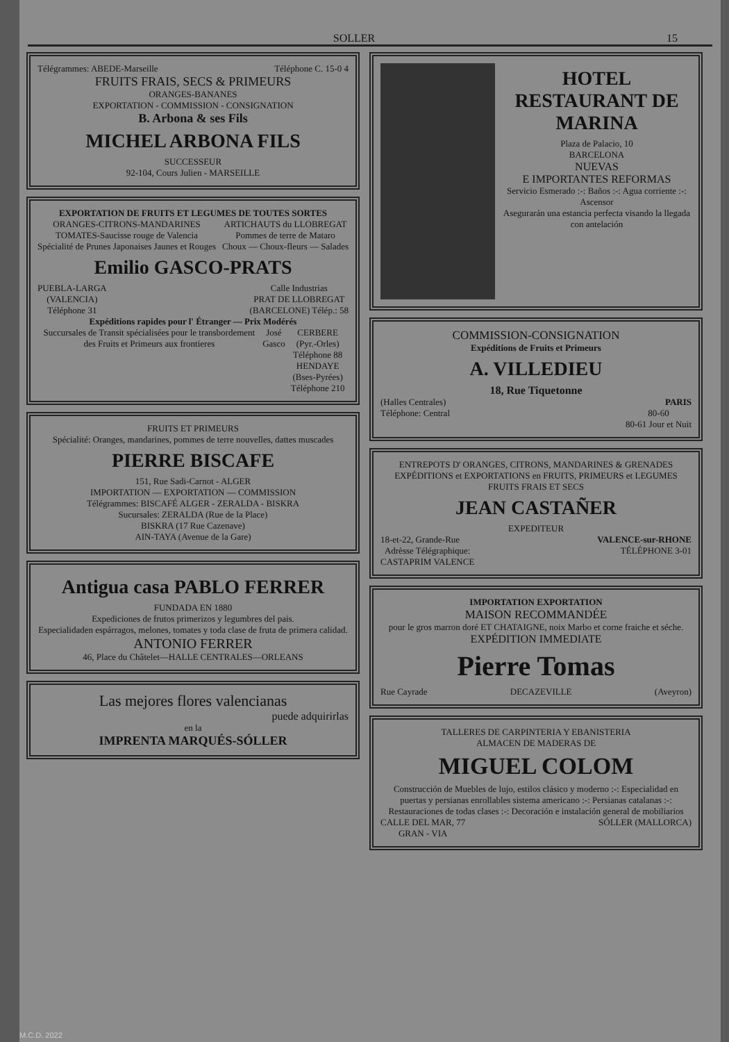SOLLER 15
Télégrammes: ABEDE-Marseille Téléphone C. 15-0 4
FRUITS FRAIS, SECS & PRIMEURS
ORANGES-BANANES
EXPORTATION - COMMISSION - CONSIGNATION
B. Arbona & ses Fils
MICHEL ARBONA FILS
SUCCESSEUR
92-104, Cours Julien - MARSEILLE
EXPORTATION DE FRUITS ET LEGUMES DE TOUTES SORTES
ORANGES-CITRONS-MANDARINES
TOMATES-Saucisse rouge de Valencia
Spécialité de Prunes Japonaises Jaunes et Rouges ARTICHAUTS du LLOBREGAT
Pommes de terre de Mataro
Choux — Choux-fleurs — Salades
Emilio GASCO-PRATS
PUEBLA-LARGA
(VALENCIA)
Téléphone 31 Calle Industrias
PRAT DE LLOBREGAT
(BARCELONE) Télép.: 58
Expéditions rapides pour l' Étranger — Prix Modérés
Succursales de Transit spécialisées pour le transbordement des Fruits et Primeurs aux frontieres José Gasco CERBERE (Pyr.-Orles)
Téléphone 88
HENDAYE (Bses-Pyrées)
Téléphone 210
FRUITS ET PRIMEURS
Spécialité: Oranges, mandarines, pommes de terre nouvelles, dattes muscades
PIERRE BISCAFE
151, Rue Sadi-Carnot - ALGER
IMPORTATION — EXPORTATION — COMMISSION
Télégrammes: BISCAFÉ ALGER - ZERALDA - BISKRA
Sucursales: ZERALDA (Rue de la Place)
BISKRA (17 Rue Cazenave)
AIN-TAYA (Avenue de la Gare)
Antigua casa PABLO FERRER
FUNDADA EN 1880
Expediciones de frutos primerizos y legumbres del pais.
Especialidaden espárragos, melones, tomates y toda clase de fruta de primera calidad.
ANTONIO FERRER
46, Place du Châtelet—HALLE CENTRALES—ORLEANS
Las mejores flores valencianas
puede adquirirlas
en la
IMPRENTA MARQUÉS-SÓLLER
HOTEL RESTAURANT DE MARINA
Plaza de Palacio, 10
BARCELONA
NUEVAS
E IMPORTANTES REFORMAS
Servicio Esmerado :-: Baños :-: Agua corriente :-: Ascensor
Asegurarán una estancia perfecta visando la llegada con antelación
COMMISSION-CONSIGNATION
Expéditions de Fruits et Primeurs
A. VILLEDIEU
18, Rue Tiquetonne
(Halles Centrales) PARIS
Téléphone: Central 80-60
80-61 Jour et Nuit
ENTREPOTS D' ORANGES, CITRONS, MANDARINES & GRENADES
EXPÉDITIONS et EXPORTATIONS en FRUITS, PRIMEURS et LEGUMES
FRUITS FRAIS ET SECS
JEAN CASTAÑER
EXPEDITEUR
18-et-22, Grande-Rue VALENCE-sur-RHONE
Adrèsse Télégraphique:
CASTAPRIM VALENCE TÉLÉPHONE 3-01
IMPORTATION EXPORTATION
MAISON RECOMMANDÉE
pour le gros marron doré ET CHATAIGNE, noix Marbo et corne fraiche et séche.
EXPÉDITION IMMEDIATE
Pierre Tomas
Rue Cayrade DECAZEVILLE (Aveyron)
TALLERES DE CARPINTERIA Y EBANISTERIA
ALMACEN DE MADERAS DE
MIGUEL COLOM
Construcción de Muebles de lujo, estilos clásico y moderno :-: Especialidad en puertas y persianas enrollables sistema americano :-: Persianas catalanas :-: Restauraciones de todas clases :-: Decoración e instalación general de mobiliarios
CALLE DEL MAR, 77
GRAN - VIA SÓLLER (MALLORCA)
M.C.D. 2022